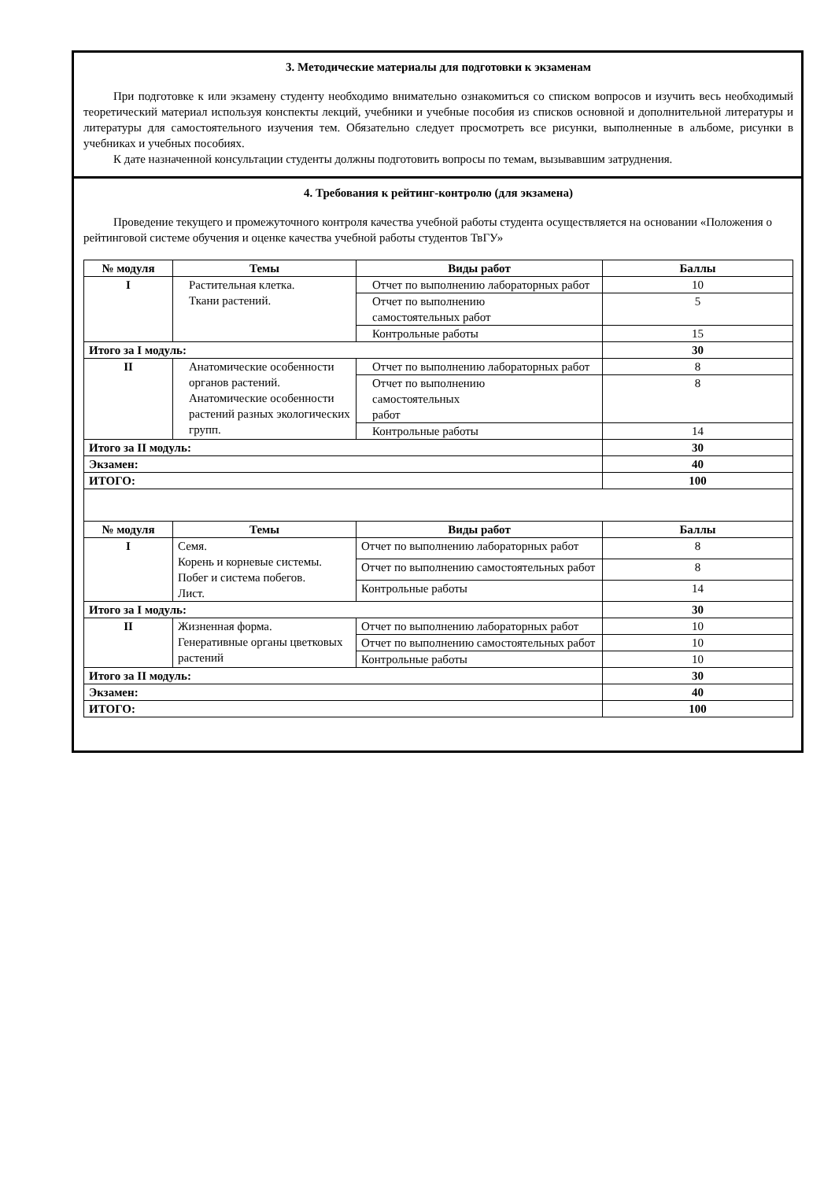3. Методические материалы для подготовки к экзаменам
При подготовке к или экзамену студенту необходимо внимательно ознакомиться со списком вопросов и изучить весь необходимый теоретический материал используя конспекты лекций, учебники и учебные пособия из списков основной и дополнительной литературы и литературы для самостоятельного изучения тем. Обязательно следует просмотреть все рисунки, выполненные в альбоме, рисунки в учебниках и учебных пособиях.
К дате назначенной консультации студенты должны подготовить вопросы по темам, вызывавшим затруднения.
4. Требования к рейтинг-контролю (для экзамена)
Проведение текущего и промежуточного контроля качества учебной работы студента осуществляется на основании «Положения о рейтинговой системе обучения и оценке качества учебной работы студентов ТвГУ»
| № модуля | Темы | Виды работ | Баллы |
| --- | --- | --- | --- |
| I | Растительная клетка. Ткани растений. | Отчет по выполнению лабораторных работ | 10 |
| | | Отчет по выполнению самостоятельных работ | 5 |
| | | Контрольные работы | 15 |
| Итого за I модуль: | | | 30 |
| II | Анатомические особенности органов растений. Анатомические особенности растений разных экологических групп. | Отчет по выполнению лабораторных работ | 8 |
| | | Отчет по выполнению самостоятельных работ | 8 |
| | | Контрольные работы | 14 |
| Итого за II модуль: | | | 30 |
| Экзамен: | | | 40 |
| ИТОГО: | | | 100 |
| № модуля | Темы | Виды работ | Баллы |
| I | Семя. Корень и корневые системы. Побег и система побегов. Лист. | Отчет по выполнению лабораторных работ | 8 |
| | | Отчет по выполнению самостоятельных работ | 8 |
| | | Контрольные работы | 14 |
| Итого за I модуль: | | | 30 |
| II | Жизненная форма. Генеративные органы цветковых растений | Отчет по выполнению лабораторных работ | 10 |
| | | Отчет по выполнению самостоятельных работ | 10 |
| | | Контрольные работы | 10 |
| Итого за II модуль: | | | 30 |
| Экзамен: | | | 40 |
| ИТОГО: | | | 100 |